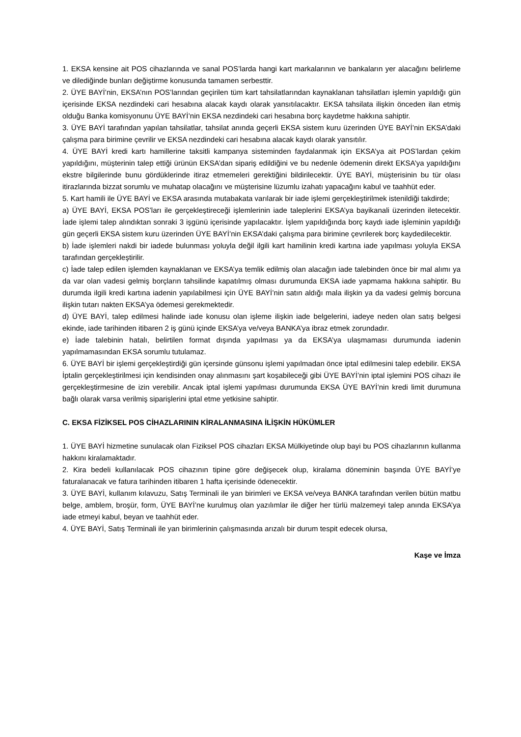1. EKSA kensine ait POS cihazlarında ve sanal POS’larda hangi kart markalarının ve bankaların yer alacağını belirleme ve dilediğinde bunları değiştirme konusunda tamamen serbesttir.
2. ÜYE BAYİ’nin, EKSA’nın POS’larından geçirilen tüm kart tahsilatlarından kaynaklanan tahsilatları işlemin yapıldığı gün içerisinde EKSA nezdindeki cari hesabına alacak kaydı olarak yansıtılacaktır. EKSA tahsilata ilişkin önceden ilan etmiş olduğu Banka komisyonunu ÜYE BAYİ’nin EKSA nezdindeki cari hesabına borç kaydetme hakkına sahiptir.
3. ÜYE BAYİ tarafından yapılan tahsilatlar, tahsilat anında geçerli EKSA sistem kuru üzerinden ÜYE BAYİ’nin EKSA’daki çalışma para birimine çevrilir ve EKSA nezdindeki cari hesabına alacak kaydı olarak yansıtılır.
4. ÜYE BAYİ kredi kartı hamillerine taksitli kampanya sisteminden faydalanmak için EKSA’ya ait POS’lardan çekim yapıldığını, müşterinin talep ettiği ürünün EKSA’dan sipariş edildiğini ve bu nedenle ödemenin direkt EKSA’ya yapıldığını ekstre bilgilerinde bunu gördüklerinde itiraz etmemeleri gerektiğini bildirilecektir. ÜYE BAYİ, müşterisinin bu tür olası itirazlarında bizzat sorumlu ve muhatap olacağını ve müşterisine lüzumlu izahatı yapacağını kabul ve taahhüt eder.
5. Kart hamili ile ÜYE BAYİ ve EKSA arasında mutabakata varılarak bir iade işlemi gerçekleştirilmek istenildiği takdirde;
a) ÜYE BAYİ, EKSA POS’ları ile gerçekleştireceği işlemlerinin iade taleplerini EKSA’ya bayikanali üzerinden iletecektir. İade işlemi talep alındıktan sonraki 3 işgünü içerisinde yapılacaktır. İşlem yapıldığında borç kaydı iade işleminin yapıldığı gün geçerli EKSA sistem kuru üzerinden ÜYE BAYİ’nin EKSA’daki çalışma para birimine çevrilerek borç kaydedilecektir.
b) İade işlemleri nakdi bir iadede bulunması yoluyla değil ilgili kart hamilinin kredi kartına iade yapılması yoluyla EKSA tarafından gerçekleştirilir.
c) İade talep edilen işlemden kaynaklanan ve EKSA’ya temlik edilmiş olan alacağın iade talebinden önce bir mal alımı ya da var olan vadesi gelmiş borçların tahsilinde kapatılmış olması durumunda EKSA iade yapmama hakkına sahiptir. Bu durumda ilgili kredi kartına iadenin yapılabilmesi için ÜYE BAYİ’nin satın aldığı mala ilişkin ya da vadesi gelmiş borcuna ilişkin tutarı nakten EKSA’ya ödemesi gerekmektedir.
d) ÜYE BAYİ, talep edilmesi halinde iade konusu olan işleme ilişkin iade belgelerini, iadeye neden olan satış belgesi ekinde, iade tarihinden itibaren 2 iş günü içinde EKSA’ya ve/veya BANKA’ya ibraz etmek zorundadır.
e) İade talebinin hatalı, belirtilen format dışında yapılması ya da EKSA’ya ulaşmaması durumunda iadenin yapılmamasından EKSA sorumlu tutulamaz.
6. ÜYE BAYİ bir işlemi gerçekleştirdiği gün içersinde günsonu işlemi yapılmadan önce iptal edilmesini talep edebilir. EKSA İptalin gerçekleştirilmesi için kendisinden onay alınmasını şart koşabileceği gibi ÜYE BAYİ’nin iptal işlemini POS cihazı ile gerçekleştirmesine de izin verebilir. Ancak iptal işlemi yapılması durumunda EKSA ÜYE BAYİ’nin kredi limit durumuna bağlı olarak varsa verilmiş siparişlerini iptal etme yetkisine sahiptir.
C. EKSA FİZİKSEL POS CİHAZLARININ KİRALANMASINA İLİŞKİN HÜKÜMLER
1. ÜYE BAYİ hizmetine sunulacak olan Fiziksel POS cihazları EKSA Mülkiyetinde olup bayi bu POS cihazlarının kullanma hakkını kiralamaktadır.
2. Kira bedeli kullanılacak POS cihazının tipine göre değişecek olup, kiralama döneminin başında ÜYE BAYİ’ye faturalanacak ve fatura tarihinden itibaren 1 hafta içerisinde ödenecektir.
3. ÜYE BAYİ, kullanım kılavuzu, Satış Terminali ile yan birimleri ve EKSA ve/veya BANKA tarafından verilen bütün matbu belge, amblem, broşür, form, ÜYE BAYİ’ne kurulmuş olan yazılımlar ile diğer her türlü malzemeyi talep anında EKSA’ya iade etmeyi kabul, beyan ve taahhüt eder.
4. ÜYE BAYİ, Satış Terminali ile yan birimlerinin çalışmasında arızalı bir durum tespit edecek olursa,
Kaşe ve İmza